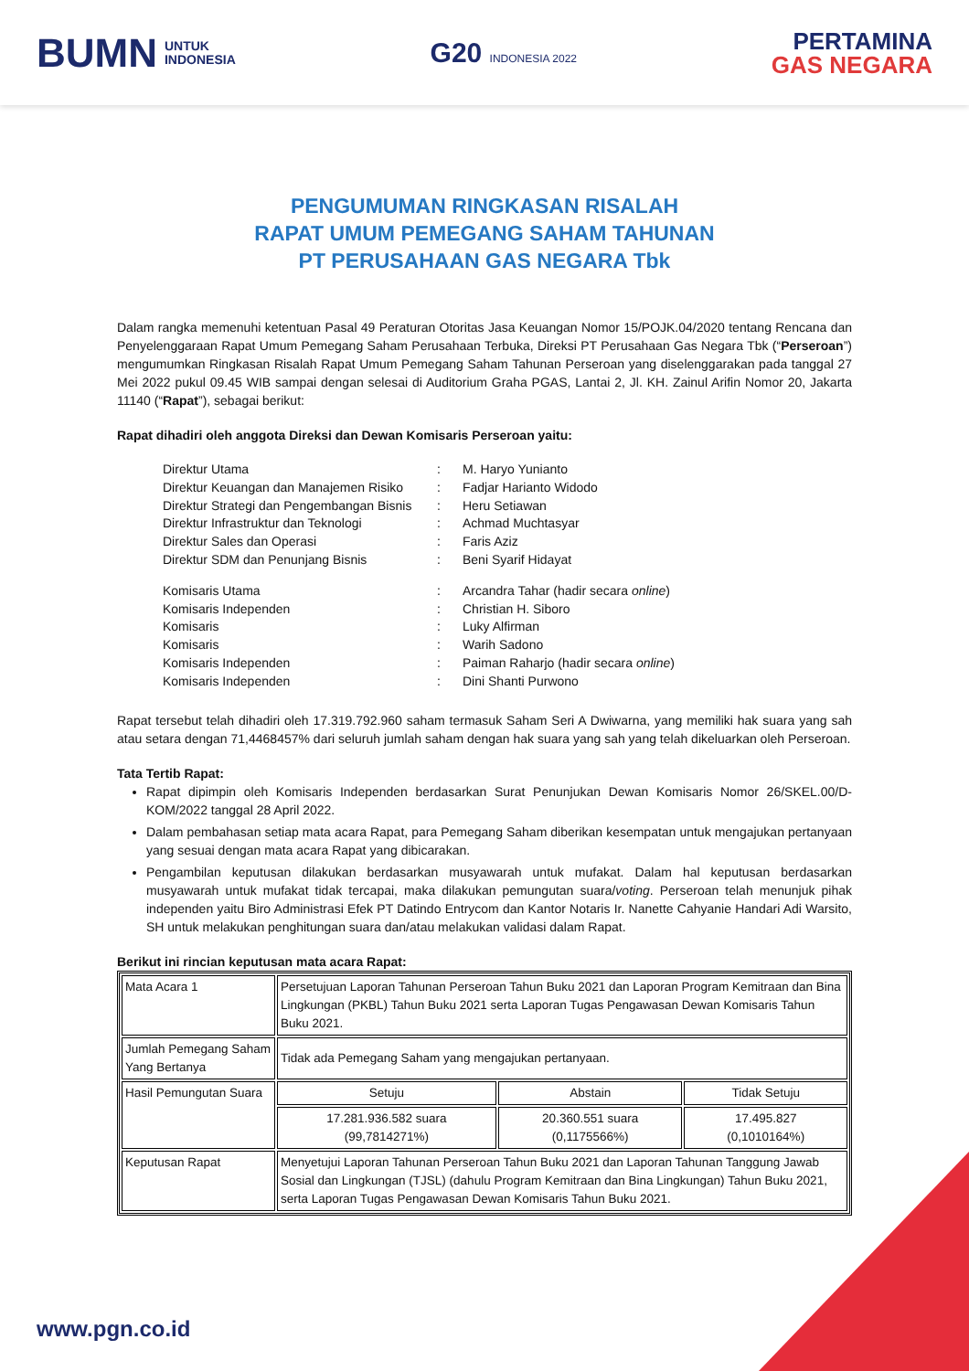BUMN UNTUK
INDONESIA
G20 INDONESIA 2022
PERTAMINA
GAS NEGARA
PENGUMUMAN RINGKASAN RISALAH
RAPAT UMUM PEMEGANG SAHAM TAHUNAN
PT PERUSAHAAN GAS NEGARA Tbk
Dalam rangka memenuhi ketentuan Pasal 49 Peraturan Otoritas Jasa Keuangan Nomor 15/POJK.04/2020 tentang Rencana dan Penyelenggaraan Rapat Umum Pemegang Saham Perusahaan Terbuka, Direksi PT Perusahaan Gas Negara Tbk (“Perseroan”) mengumumkan Ringkasan Risalah Rapat Umum Pemegang Saham Tahunan Perseroan yang diselenggarakan pada tanggal 27 Mei 2022 pukul 09.45 WIB sampai dengan selesai di Auditorium Graha PGAS, Lantai 2, Jl. KH. Zainul Arifin Nomor 20, Jakarta 11140 (“Rapat”), sebagai berikut:
Rapat dihadiri oleh anggota Direksi dan Dewan Komisaris Perseroan yaitu:
| Direktur Utama | : | M. Haryo Yunianto |
| Direktur Keuangan dan Manajemen Risiko | : | Fadjar Harianto Widodo |
| Direktur Strategi dan Pengembangan Bisnis | : | Heru Setiawan |
| Direktur Infrastruktur dan Teknologi | : | Achmad Muchtasyar |
| Direktur Sales dan Operasi | : | Faris Aziz |
| Direktur SDM dan Penunjang Bisnis | : | Beni Syarif Hidayat |
| Komisaris Utama | : | Arcandra Tahar (hadir secara online ) |
| Komisaris Independen | : | Christian H. Siboro |
| Komisaris | : | Luky Alfirman |
| Komisaris | : | Warih Sadono |
| Komisaris Independen | : | Paiman Raharjo (hadir secara online ) |
| Komisaris Independen | : | Dini Shanti Purwono |
Rapat tersebut telah dihadiri oleh 17.319.792.960 saham termasuk Saham Seri A Dwiwarna, yang memiliki hak suara yang sah atau setara dengan 71,4468457% dari seluruh jumlah saham dengan hak suara yang sah yang telah dikeluarkan oleh Perseroan.
Tata Tertib Rapat:
Rapat dipimpin oleh Komisaris Independen berdasarkan Surat Penunjukan Dewan Komisaris Nomor 26/SKEL.00/D-KOM/2022 tanggal 28 April 2022.
Dalam pembahasan setiap mata acara Rapat, para Pemegang Saham diberikan kesempatan untuk mengajukan pertanyaan yang sesuai dengan mata acara Rapat yang dibicarakan.
Pengambilan keputusan dilakukan berdasarkan musyawarah untuk mufakat. Dalam hal keputusan berdasarkan musyawarah untuk mufakat tidak tercapai, maka dilakukan pemungutan suara/voting. Perseroan telah menunjuk pihak independen yaitu Biro Administrasi Efek PT Datindo Entrycom dan Kantor Notaris Ir. Nanette Cahyanie Handari Adi Warsito, SH untuk melakukan penghitungan suara dan/atau melakukan validasi dalam Rapat.
Berikut ini rincian keputusan mata acara Rapat:
| Mata Acara 1 | Persetujuan Laporan Tahunan Perseroan Tahun Buku 2021 dan Laporan Program Kemitraan dan Bina Lingkungan (PKBL) Tahun Buku 2021 serta Laporan Tugas Pengawasan Dewan Komisaris Tahun Buku 2021. | | |
| Jumlah Pemegang Saham Yang Bertanya | Tidak ada Pemegang Saham yang mengajukan pertanyaan. | | |
| Hasil Pemungutan Suara | Setuju | Abstain | Tidak Setuju |
| | 17.281.936.582 suara (99,7814271%) | 20.360.551 suara (0,1175566%) | 17.495.827 (0,1010164%) |
| Keputusan Rapat | Menyetujui Laporan Tahunan Perseroan Tahun Buku 2021 dan Laporan Tahunan Tanggung Jawab Sosial dan Lingkungan (TJSL) (dahulu Program Kemitraan dan Bina Lingkungan) Tahun Buku 2021, serta Laporan Tugas Pengawasan Dewan Komisaris Tahun Buku 2021. | | |
www.pgn.co.id